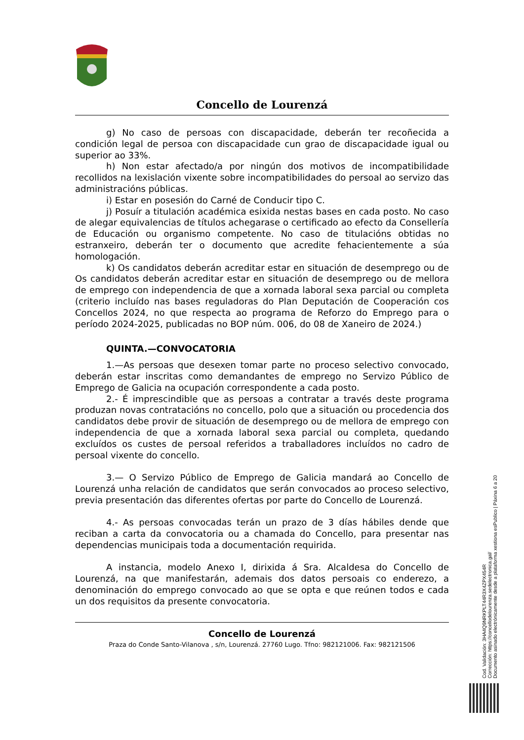Concello de Lourenzá
g) No caso de persoas con discapacidade, deberán ter recoñecida a condición legal de persoa con discapacidade cun grao de discapacidade igual ou superior ao 33%.
h) Non estar afectado/a por ningún dos motivos de incompatibilidade recollidos na lexislación vixente sobre incompatibilidades do persoal ao servizo das administracións públicas.
i) Estar en posesión do Carné de Conducir tipo C.
j) Posuír a titulación académica esixida nestas bases en cada posto. No caso de alegar equivalencias de títulos achegarase o certificado ao efecto da Consellería de Educación ou organismo competente. No caso de titulacións obtidas no estranxeiro, deberán ter o documento que acredite fehacientemente a súa homologación.
k) Os candidatos deberán acreditar estar en situación de desemprego ou de Os candidatos deberán acreditar estar en situación de desemprego ou de mellora de emprego con independencia de que a xornada laboral sexa parcial ou completa (criterio incluído nas bases reguladoras do Plan Deputación de Cooperación cos Concellos 2024, no que respecta ao programa de Reforzo do Emprego para o período 2024-2025, publicadas no BOP núm. 006, do 08 de Xaneiro de 2024.)
QUINTA.—CONVOCATORIA
1.—As persoas que desexen tomar parte no proceso selectivo convocado, deberán estar inscritas como demandantes de emprego no Servizo Público de Emprego de Galicia na ocupación correspondente a cada posto.
2.- É imprescindible que as persoas a contratar a través deste programa produzan novas contratacións no concello, polo que a situación ou procedencia dos candidatos debe provir de situación de desemprego ou de mellora de emprego con independencia de que a xornada laboral sexa parcial ou completa, quedando excluídos os custes de persoal referidos a traballadores incluídos no cadro de persoal vixente do concello.
3.— O Servizo Público de Emprego de Galicia mandará ao Concello de Lourenzá unha relación de candidatos que serán convocados ao proceso selectivo, previa presentación das diferentes ofertas por parte do Concello de Lourenzá.
4.- As persoas convocadas terán un prazo de 3 días hábiles dende que reciban a carta da convocatoria ou a chamada do Concello, para presentar nas dependencias municipais toda a documentación requirida.
A instancia, modelo Anexo I, dirixida á Sra. Alcaldesa do Concello de Lourenzá, na que manifestarán, ademais dos datos persoais co enderezo, a denominación do emprego convocado ao que se opta e que reúnen todos e cada un dos requisitos da presente convocatoria.
Concello de Lourenzá
Praza do Conde Santo-Vilanova , s/n, Lourenzá. 27760 Lugo. Tfno: 982121006. Fax: 982121506
Cod. Validación: 3HA4Q9NRKPLT44R3X4ZPX454R
Corrección: https://concellodelourenza.sedelectronica.gal/
Documento asinado electrónicamente desde a plataforma xestiona esPublico | Páxina 6 a 20